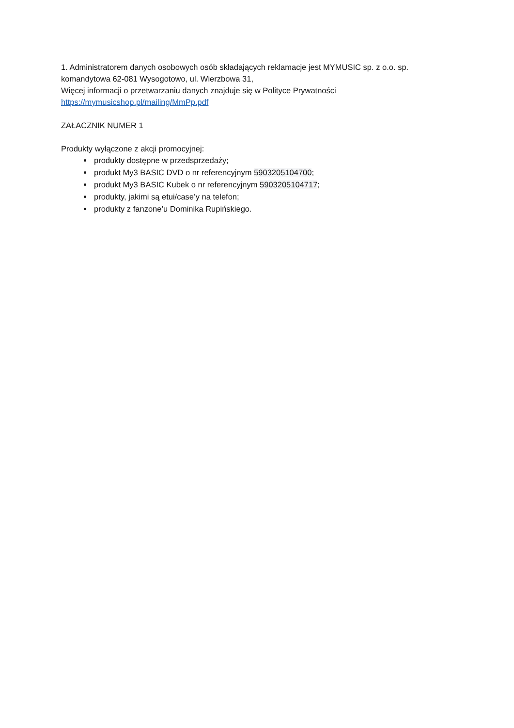1. Administratorem danych osobowych osób składających reklamacje jest MYMUSIC sp. z o.o. sp. komandytowa 62-081 Wysogotowo, ul. Wierzbowa 31,
Więcej informacji o przetwarzaniu danych znajduje się w Polityce Prywatności
https://mymusicshop.pl/mailing/MmPp.pdf
ZAŁACZNIK NUMER 1
Produkty wyłączone z akcji promocyjnej:
produkty dostępne w przedsprzedaży;
produkt My3 BASIC DVD o nr referencyjnym 5903205104700;
produkt My3 BASIC Kubek o nr referencyjnym 5903205104717;
produkty, jakimi są etui/case’y na telefon;
produkty z fanzone’u Dominika Rupińskiego.